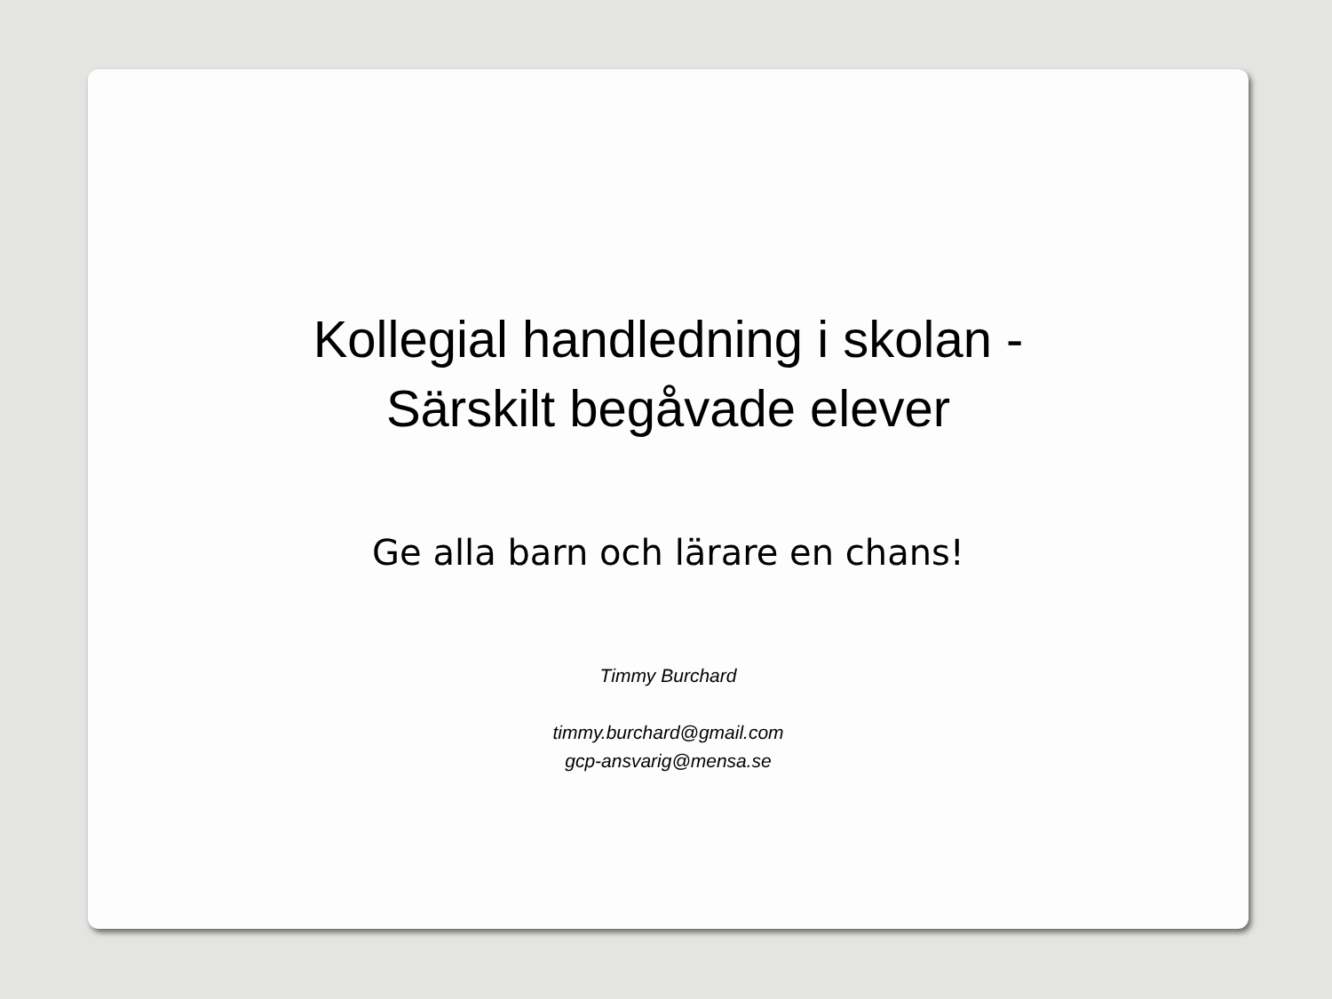Kollegial handledning i skolan -
Särskilt begåvade elever
Ge alla barn och lärare en chans!
Timmy Burchard
timmy.burchard@gmail.com
gcp-ansvarig@mensa.se